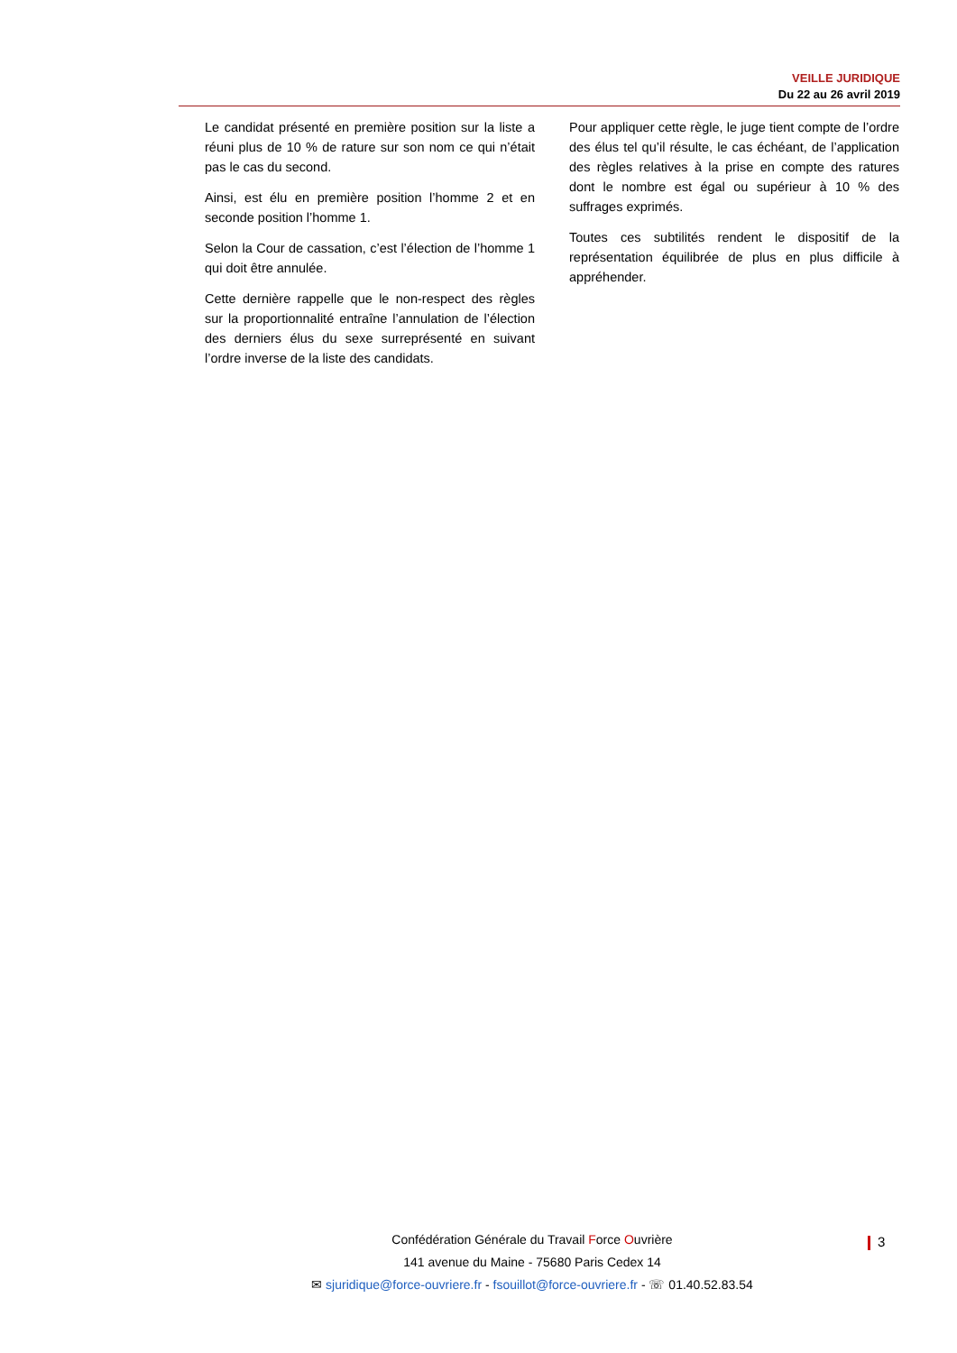VEILLE JURIDIQUE
Du 22 au 26 avril 2019
Le candidat présenté en première position sur la liste a réuni plus de 10 % de rature sur son nom ce qui n’était pas le cas du second.
Ainsi, est élu en première position l’homme 2 et en seconde position l’homme 1.
Selon la Cour de cassation, c’est l’élection de l’homme 1 qui doit être annulée.
Cette dernière rappelle que le non-respect des règles sur la proportionnalité entraîne l’annulation de l’élection des derniers élus du sexe surreprésenté en suivant l’ordre inverse de la liste des candidats.
Pour appliquer cette règle, le juge tient compte de l’ordre des élus tel qu’il résulte, le cas échéant, de l’application des règles relatives à la prise en compte des ratures dont le nombre est égal ou supérieur à 10 % des suffrages exprimés.
Toutes ces subtilités rendent le dispositif de la représentation équilibrée de plus en plus difficile à appréhender.
Confédération Générale du Travail Force Ouvrière
141 avenue du Maine - 75680 Paris Cedex 14
✉ sjuridique@force-ouvriere.fr - fsouillot@force-ouvriere.fr - ☏ 01.40.52.83.54
3